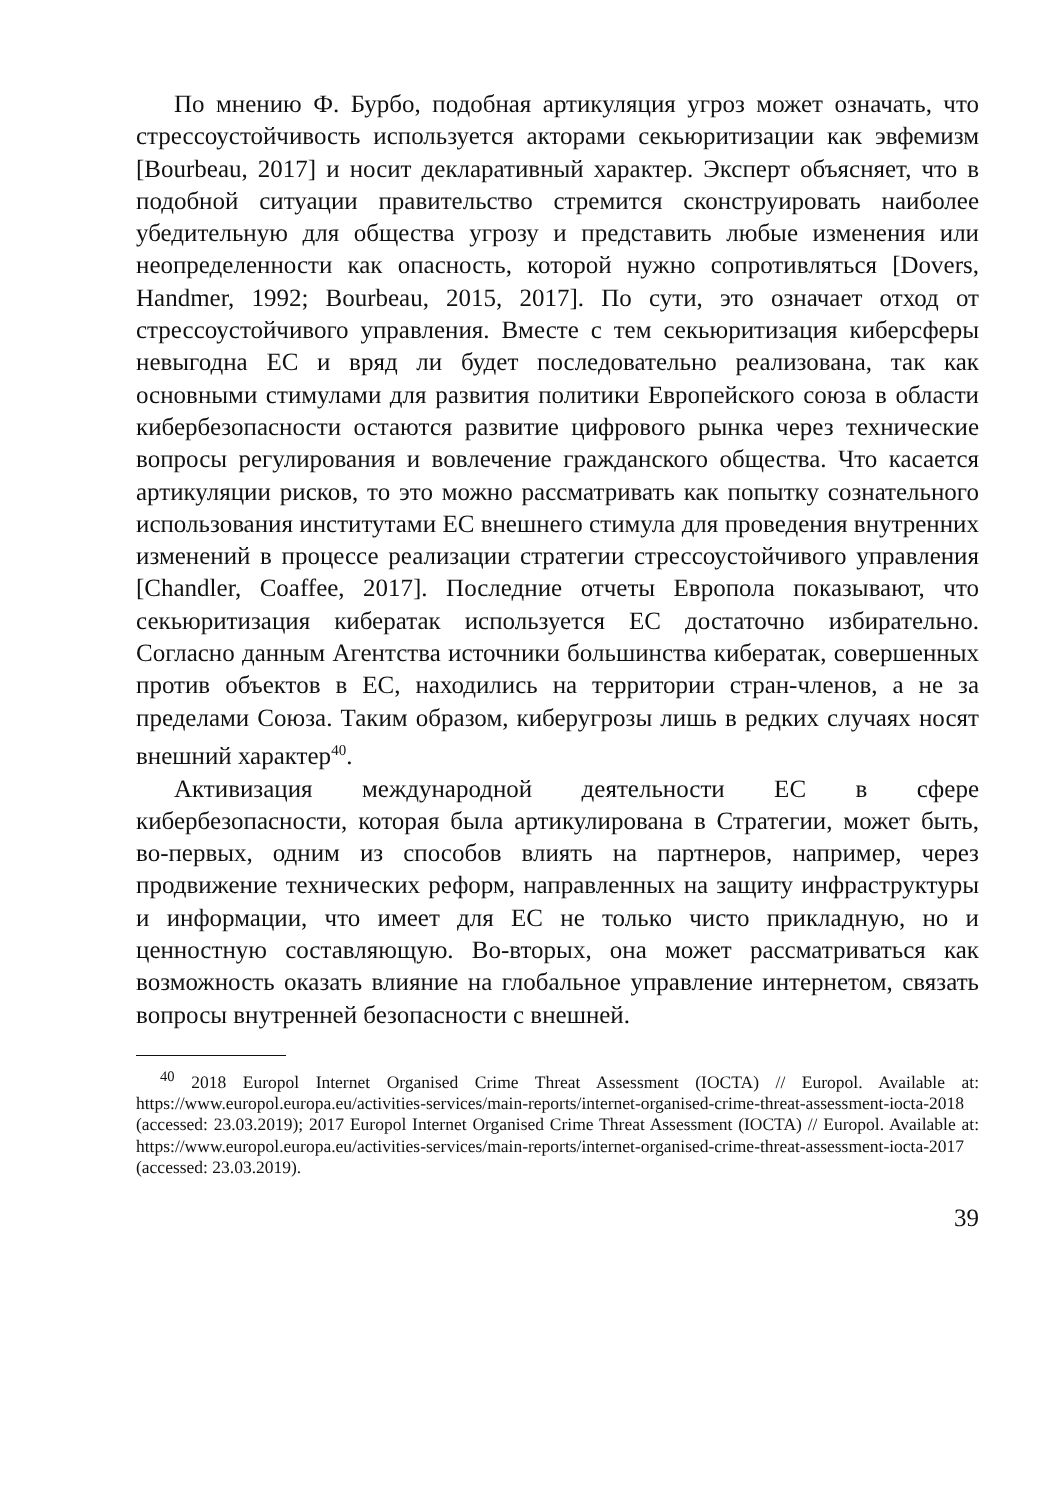По мнению Ф. Бурбо, подобная артикуляция угроз может означать, что стрессоустойчивость используется акторами секьюритизации как эвфемизм [Bourbeau, 2017] и носит декларативный характер. Эксперт объясняет, что в подобной ситуации правительство стремится сконструировать наиболее убедительную для общества угрозу и представить любые изменения или неопределенности как опасность, которой нужно сопротивляться [Dovers, Handmer, 1992; Bourbeau, 2015, 2017]. По сути, это означает отход от стрессоустойчивого управления. Вместе с тем секьюритизация киберсферы невыгодна ЕС и вряд ли будет последовательно реализована, так как основными стимулами для развития политики Европейского союза в области кибербезопасности остаются развитие цифрового рынка через технические вопросы регулирования и вовлечение гражданского общества. Что касается артикуляции рисков, то это можно рассматривать как попытку сознательного использования институтами ЕС внешнего стимула для проведения внутренних изменений в процессе реализации стратегии стрессоустойчивого управления [Chandler, Coaffee, 2017]. Последние отчеты Европола показывают, что секьюритизация кибератак используется ЕС достаточно избирательно. Согласно данным Агентства источники большинства кибератак, совершенных против объектов в ЕС, находились на территории стран-членов, а не за пределами Союза. Таким образом, киберугрозы лишь в редких случаях носят внешний характер<sup>40</sup>.
Активизация международной деятельности ЕС в сфере кибербезопасности, которая была артикулирована в Стратегии, может быть, во-первых, одним из способов влиять на партнеров, например, через продвижение технических реформ, направленных на защиту инфраструктуры и информации, что имеет для ЕС не только чисто прикладную, но и ценностную составляющую. Во-вторых, она может рассматриваться как возможность оказать влияние на глобальное управление интернетом, связать вопросы внутренней безопасности с внешней.
<sup>40</sup> 2018 Europol Internet Organised Crime Threat Assessment (IOCTA) // Europol. Available at: https://www.europol.europa.eu/activities-services/main-reports/internet-organised-crime-threat-assessment-iocta-2018 (accessed: 23.03.2019); 2017 Europol Internet Organised Crime Threat Assessment (IOCTA) // Europol. Available at: https://www.europol.europa.eu/activities-services/main-reports/internet-organised-crime-threat-assessment-iocta-2017 (accessed: 23.03.2019).
39